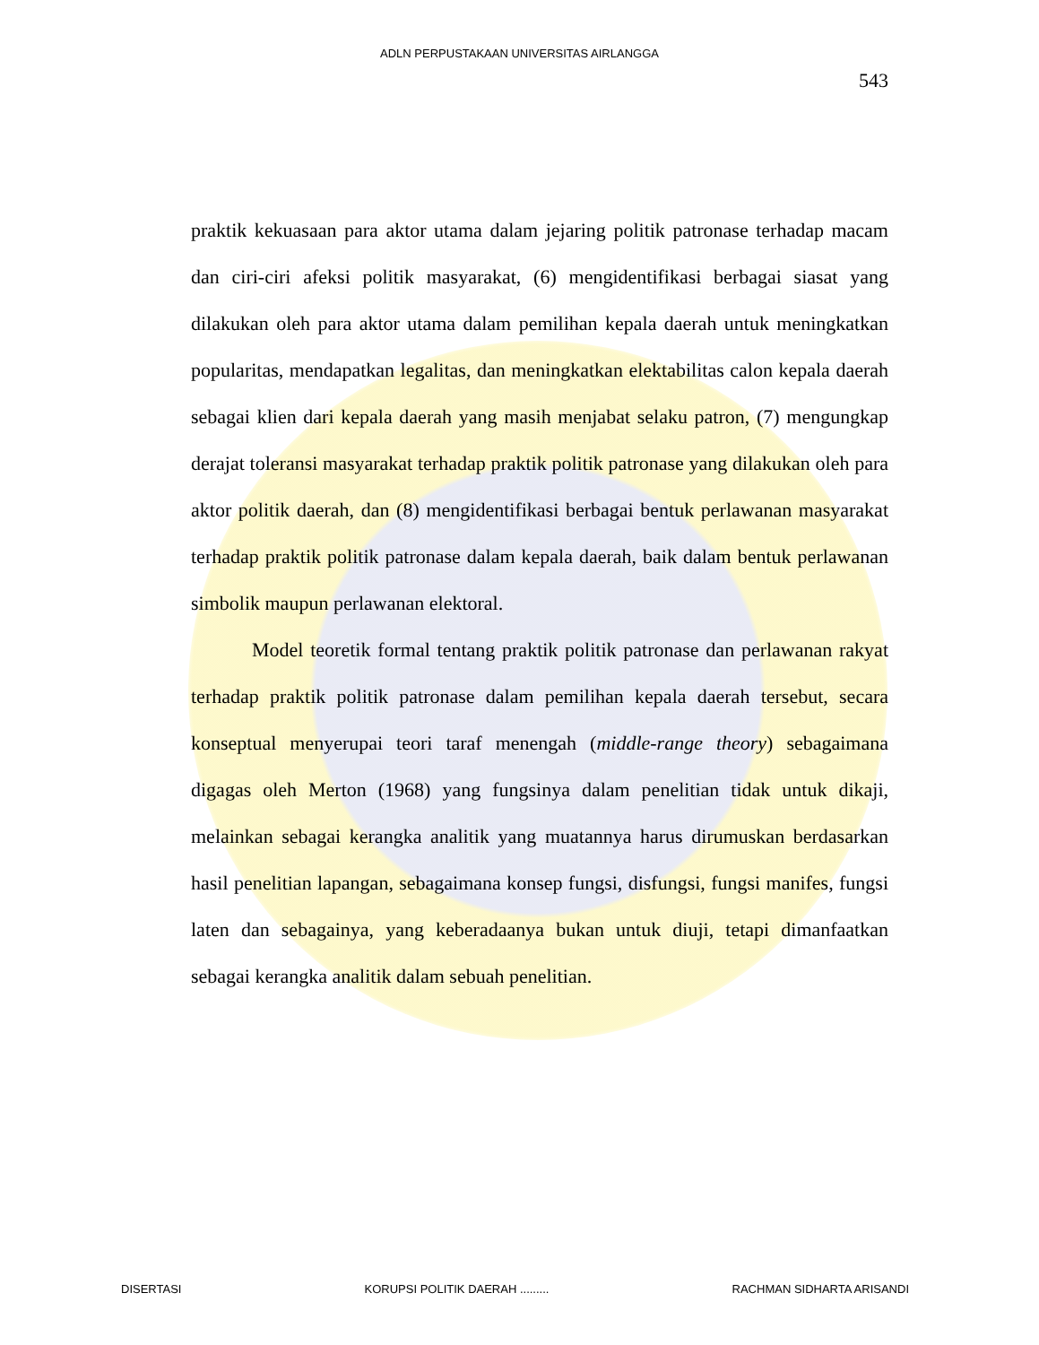ADLN PERPUSTAKAAN UNIVERSITAS AIRLANGGA
543
praktik kekuasaan para aktor utama dalam jejaring politik patronase terhadap macam dan ciri-ciri afeksi politik masyarakat, (6) mengidentifikasi berbagai siasat yang dilakukan oleh para aktor utama dalam pemilihan kepala daerah untuk meningkatkan popularitas, mendapatkan legalitas, dan meningkatkan elektabilitas calon kepala daerah sebagai klien dari kepala daerah yang masih menjabat selaku patron, (7) mengungkap derajat toleransi masyarakat terhadap praktik politik patronase yang dilakukan oleh para aktor politik daerah, dan (8) mengidentifikasi berbagai bentuk perlawanan masyarakat terhadap praktik politik patronase dalam kepala daerah, baik dalam bentuk perlawanan simbolik maupun perlawanan elektoral.
Model teoretik formal tentang praktik politik patronase dan perlawanan rakyat terhadap praktik politik patronase dalam pemilihan kepala daerah tersebut, secara konseptual menyerupai teori taraf menengah (middle-range theory) sebagaimana digagas oleh Merton (1968) yang fungsinya dalam penelitian tidak untuk dikaji, melainkan sebagai kerangka analitik yang muatannya harus dirumuskan berdasarkan hasil penelitian lapangan, sebagaimana konsep fungsi, disfungsi, fungsi manifes, fungsi laten dan sebagainya, yang keberadaanya bukan untuk diuji, tetapi dimanfaatkan sebagai kerangka analitik dalam sebuah penelitian.
DISERTASI KORUPSI POLITIK DAERAH ......... RACHMAN SIDHARTA ARISANDI